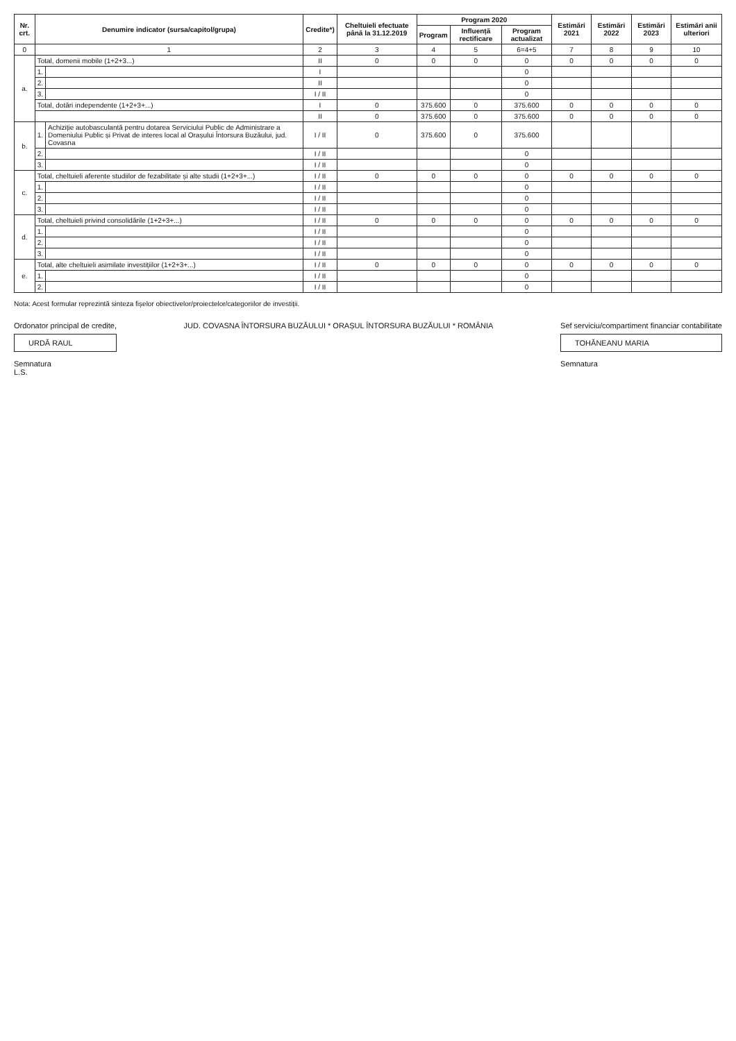| Nr. crt. | Denumire indicator (sursa/capitol/grupa) | | Credite*) | Cheltuieli efectuate până la 31.12.2019 | Program 2020 | | | Estimări 2021 | Estimări 2022 | Estimări 2023 | Estimări anii ulteriori |
| --- | --- | --- | --- | --- | --- | --- | --- | --- | --- | --- | --- |
| | | | | | Program | Influență rectificare | Program actualizat | | | | |
| 0 | 1 | | 2 | 3 | 4 | 5 | 6=4+5 | 7 | 8 | 9 | 10 |
| a. | Total, domenii mobile (1+2+3...) | | II | 0 | 0 | 0 | 0 | 0 | 0 | 0 | 0 |
| | 1. | | I | | | | 0 | | | | |
| | 2. | | II | | | | 0 | | | | |
| | 3. | | I / II | | | | 0 | | | | |
| | Total, dotări independente (1+2+3+...) | | I | 0 | 375.600 | 0 | 375.600 | 0 | 0 | 0 | 0 |
| | | | II | 0 | 375.600 | 0 | 375.600 | 0 | 0 | 0 | 0 |
| b. | 1. | Achiziție autobasculantă pentru dotarea Serviciului Public de Administrare a Domeniului Public și Privat de interes local al Orașului Întorsura Buzăului, jud. Covasna | I / II | 0 | 375.600 | 0 | 375.600 | | | | |
| | 2. | | I / II | | | | 0 | | | | |
| | 3. | | I / II | | | | 0 | | | | |
| c. | Total, cheltuieli aferente studiilor de fezabilitate și alte studii (1+2+3+...) | | I / II | 0 | 0 | 0 | 0 | 0 | 0 | 0 | 0 |
| | 1. | | I / II | | | | 0 | | | | |
| | 2. | | I / II | | | | 0 | | | | |
| | 3. | | I / II | | | | 0 | | | | |
| d. | Total, cheltuieli privind consolidările (1+2+3+...) | | I / II | 0 | 0 | 0 | 0 | 0 | 0 | 0 | 0 |
| | 1. | | I / II | | | | 0 | | | | |
| | 2. | | I / II | | | | 0 | | | | |
| | 3. | | I / II | | | | 0 | | | | |
| e. | Total, alte cheltuieli asimilate investițiilor (1+2+3+...) | | I / II | 0 | 0 | 0 | 0 | 0 | 0 | 0 | 0 |
| | 1. | | I / II | | | | 0 | | | | |
| | 2. | | I / II | | | | 0 | | | | |
Nota: Acest formular reprezintă sinteza fișelor obiectivelor/proiectelor/categoriilor de investiții.
Ordonator principal de credite,
URDĂ RAUL
Semnatura
L.S.
JUD. COVASNA ÎNTORSURA BUZĂULUI * ORAȘUL ÎNTORSURA BUZĂULUI * ROMÂNIA
Sef serviciu/compartiment financiar contabilitate
TOHĂNEANU MARIA
Semnatura